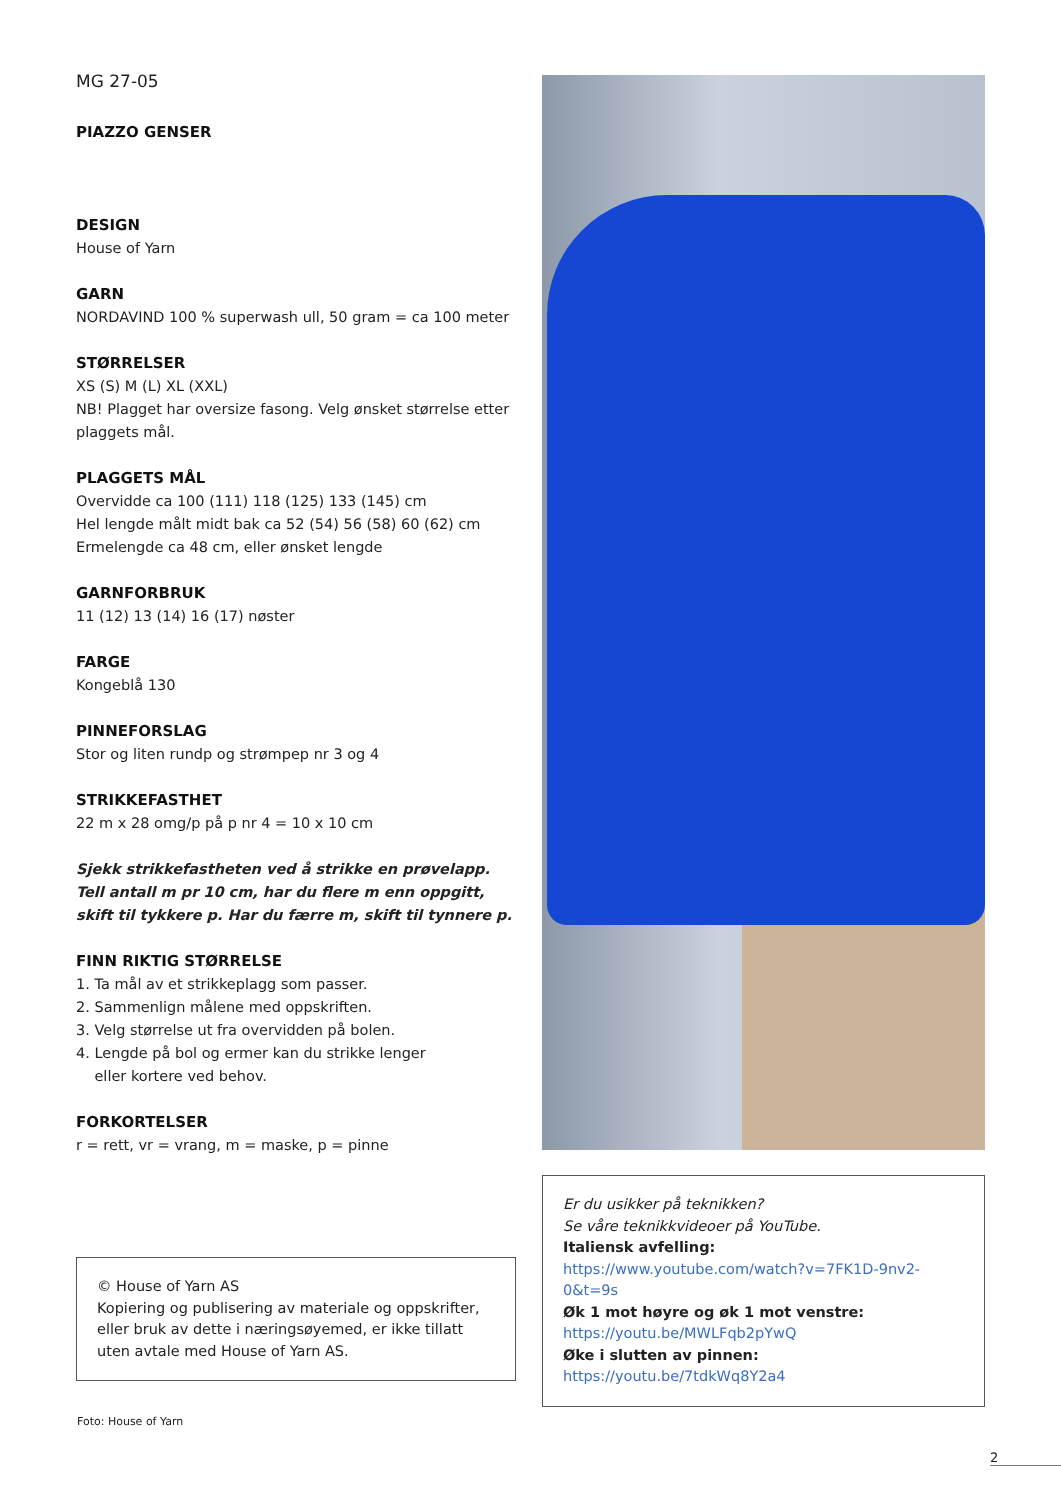MG 27-05
PIAZZO GENSER
DESIGN
House of Yarn
GARN
NORDAVIND 100 % superwash ull, 50 gram = ca 100 meter
STØRRELSER
XS (S) M (L) XL (XXL)
NB! Plagget har oversize fasong. Velg ønsket størrelse etter plaggets mål.
PLAGGETS MÅL
Overvidde ca 100 (111) 118 (125) 133 (145) cm
Hel lengde målt midt bak ca 52 (54) 56 (58) 60 (62) cm
Ermelengde ca 48 cm, eller ønsket lengde
GARNFORBRUK
11 (12) 13 (14) 16 (17) nøster
FARGE
Kongeblå 130
PINNEFORSLAG
Stor og liten rundp og strømpep nr 3 og 4
STRIKKEFASTHET
22 m x 28 omg/p på p nr 4 = 10 x 10 cm
Sjekk strikkefastheten ved å strikke en prøvelapp. Tell antall m pr 10 cm, har du flere m enn oppgitt, skift til tykkere p. Har du færre m, skift til tynnere p.
FINN RIKTIG STØRRELSE
1. Ta mål av et strikkeplagg som passer.
2. Sammenlign målene med oppskriften.
3. Velg størrelse ut fra overvidden på bolen.
4. Lengde på bol og ermer kan du strikke lenger
eller kortere ved behov.
FORKORTELSER
r = rett, vr = vrang, m = maske, p = pinne
© House of Yarn AS
Kopiering og publisering av materiale og oppskrifter, eller bruk av dette i næringsøyemed, er ikke tillatt uten avtale med House of Yarn AS.
Er du usikker på teknikken?
Se våre teknikkvideoer på YouTube.
Italiensk avfelling:
https://www.youtube.com/watch?v=7FK1D-9nv2-0&t=9s
Øk 1 mot høyre og øk 1 mot venstre:
https://youtu.be/MWLFqb2pYwQ
Øke i slutten av pinnen:
https://youtu.be/7tdkWq8Y2a4
Foto: House of Yarn
2